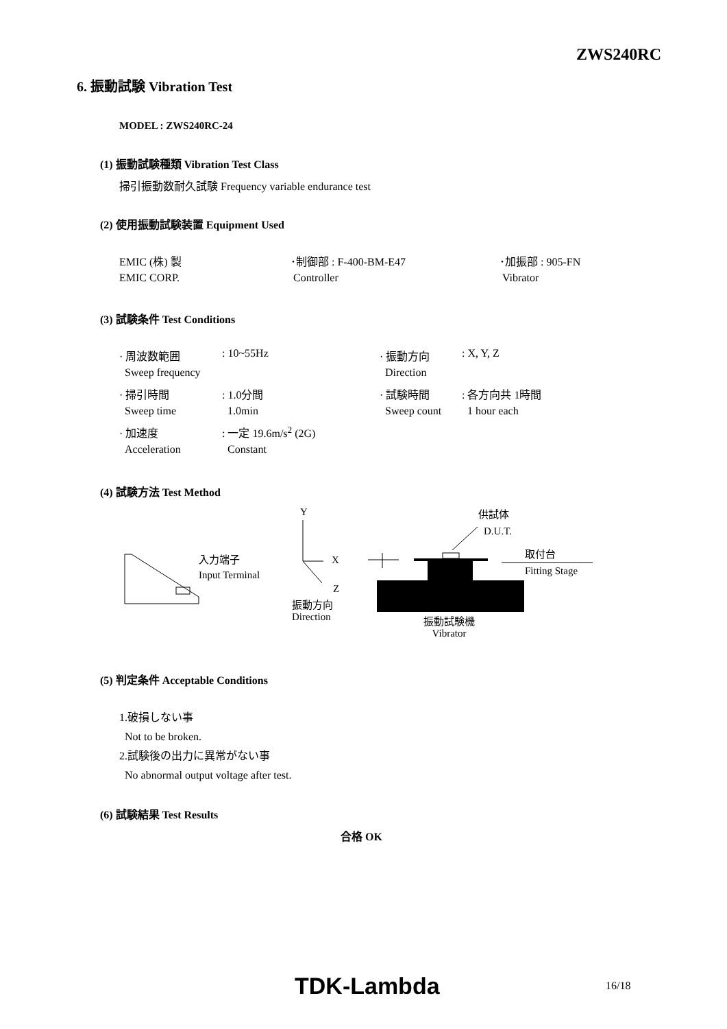ZWS240RC
6. 振動試験 Vibration Test
MODEL : ZWS240RC-24
(1) 振動試験種類 Vibration Test Class
掃引振動数耐久試験 Frequency variable endurance test
(2) 使用振動試験装置 Equipment Used
| EMIC (株) 製 | ･制御部 : F-400-BM-E47 | ･加振部 : 905-FN |
| EMIC CORP. | Controller | Vibrator |
(3) 試験条件 Test Conditions
| · 周波数範囲 | : 10~55Hz | · 振動方向 | : X, Y, Z |
| Sweep frequency | | Direction | |
| · 掃引時間 | : 1.0分間 | · 試験時間 | : 各方向共 1時間 |
| Sweep time | 1.0min | Sweep count | 1 hour each |
| · 加速度 | : 一定 19.6m/s<sup>2</sup> (2G) | | |
| Acceleration | Constant | | |
(4) 試験方法 Test Method
Y 供試体
D.U.T.
取付台
入力端子 X
Input Terminal Fitting Stage
Z
振動方向
Direction
振動試験機
Vibrator
(5) 判定条件 Acceptable Conditions
1.破損しない事
Not to be broken.
2.試験後の出力に異常がない事
No abnormal output voltage after test.
(6) 試験結果 Test Results
合格 OK
TDK-Lambda 16/18